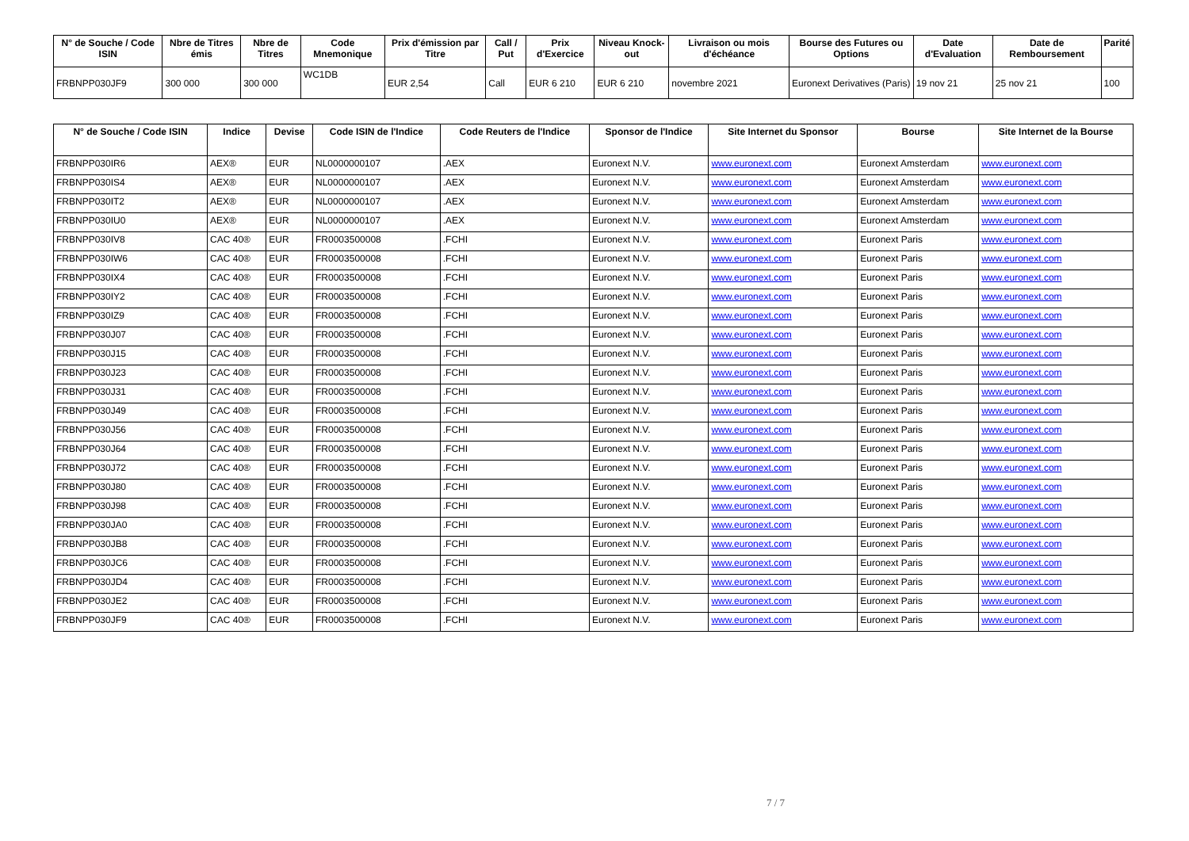| N° de Souche / Code ISIN | Nbre de Titres émis | Nbre de Titres | Code Mnemonique | Prix d'émission par Titre | Call / Put | Prix d'Exercice | Niveau Knock-out | Livraison ou mois d'échéance | Bourse des Futures ou Options | Date d'Evaluation | Date de Remboursement | Parité |
| --- | --- | --- | --- | --- | --- | --- | --- | --- | --- | --- | --- | --- |
| FRBNPP030JF9 | 300 000 | 300 000 | WC1DB | EUR 2,54 | Call | EUR 6 210 | EUR 6 210 | novembre 2021 | Euronext Derivatives (Paris) | 19 nov 21 | 25 nov 21 | 100 |
| N° de Souche / Code ISIN | Indice | Devise | Code ISIN de l'Indice | Code Reuters de l'Indice | Sponsor de l'Indice | Site Internet du Sponsor | Bourse | Site Internet de la Bourse |
| --- | --- | --- | --- | --- | --- | --- | --- | --- |
| FRBNPP030IR6 | AEX® | EUR | NL0000000107 | .AEX | Euronext N.V. | www.euronext.com | Euronext Amsterdam | www.euronext.com |
| FRBNPP030IS4 | AEX® | EUR | NL0000000107 | .AEX | Euronext N.V. | www.euronext.com | Euronext Amsterdam | www.euronext.com |
| FRBNPP030IT2 | AEX® | EUR | NL0000000107 | .AEX | Euronext N.V. | www.euronext.com | Euronext Amsterdam | www.euronext.com |
| FRBNPP030IU0 | AEX® | EUR | NL0000000107 | .AEX | Euronext N.V. | www.euronext.com | Euronext Amsterdam | www.euronext.com |
| FRBNPP030IV8 | CAC 40® | EUR | FR0003500008 | .FCHI | Euronext N.V. | www.euronext.com | Euronext Paris | www.euronext.com |
| FRBNPP030IW6 | CAC 40® | EUR | FR0003500008 | .FCHI | Euronext N.V. | www.euronext.com | Euronext Paris | www.euronext.com |
| FRBNPP030IX4 | CAC 40® | EUR | FR0003500008 | .FCHI | Euronext N.V. | www.euronext.com | Euronext Paris | www.euronext.com |
| FRBNPP030IY2 | CAC 40® | EUR | FR0003500008 | .FCHI | Euronext N.V. | www.euronext.com | Euronext Paris | www.euronext.com |
| FRBNPP030IZ9 | CAC 40® | EUR | FR0003500008 | .FCHI | Euronext N.V. | www.euronext.com | Euronext Paris | www.euronext.com |
| FRBNPP030J07 | CAC 40® | EUR | FR0003500008 | .FCHI | Euronext N.V. | www.euronext.com | Euronext Paris | www.euronext.com |
| FRBNPP030J15 | CAC 40® | EUR | FR0003500008 | .FCHI | Euronext N.V. | www.euronext.com | Euronext Paris | www.euronext.com |
| FRBNPP030J23 | CAC 40® | EUR | FR0003500008 | .FCHI | Euronext N.V. | www.euronext.com | Euronext Paris | www.euronext.com |
| FRBNPP030J31 | CAC 40® | EUR | FR0003500008 | .FCHI | Euronext N.V. | www.euronext.com | Euronext Paris | www.euronext.com |
| FRBNPP030J49 | CAC 40® | EUR | FR0003500008 | .FCHI | Euronext N.V. | www.euronext.com | Euronext Paris | www.euronext.com |
| FRBNPP030J56 | CAC 40® | EUR | FR0003500008 | .FCHI | Euronext N.V. | www.euronext.com | Euronext Paris | www.euronext.com |
| FRBNPP030J64 | CAC 40® | EUR | FR0003500008 | .FCHI | Euronext N.V. | www.euronext.com | Euronext Paris | www.euronext.com |
| FRBNPP030J72 | CAC 40® | EUR | FR0003500008 | .FCHI | Euronext N.V. | www.euronext.com | Euronext Paris | www.euronext.com |
| FRBNPP030J80 | CAC 40® | EUR | FR0003500008 | .FCHI | Euronext N.V. | www.euronext.com | Euronext Paris | www.euronext.com |
| FRBNPP030J98 | CAC 40® | EUR | FR0003500008 | .FCHI | Euronext N.V. | www.euronext.com | Euronext Paris | www.euronext.com |
| FRBNPP030JA0 | CAC 40® | EUR | FR0003500008 | .FCHI | Euronext N.V. | www.euronext.com | Euronext Paris | www.euronext.com |
| FRBNPP030JB8 | CAC 40® | EUR | FR0003500008 | .FCHI | Euronext N.V. | www.euronext.com | Euronext Paris | www.euronext.com |
| FRBNPP030JC6 | CAC 40® | EUR | FR0003500008 | .FCHI | Euronext N.V. | www.euronext.com | Euronext Paris | www.euronext.com |
| FRBNPP030JD4 | CAC 40® | EUR | FR0003500008 | .FCHI | Euronext N.V. | www.euronext.com | Euronext Paris | www.euronext.com |
| FRBNPP030JE2 | CAC 40® | EUR | FR0003500008 | .FCHI | Euronext N.V. | www.euronext.com | Euronext Paris | www.euronext.com |
| FRBNPP030JF9 | CAC 40® | EUR | FR0003500008 | .FCHI | Euronext N.V. | www.euronext.com | Euronext Paris | www.euronext.com |
7 / 7